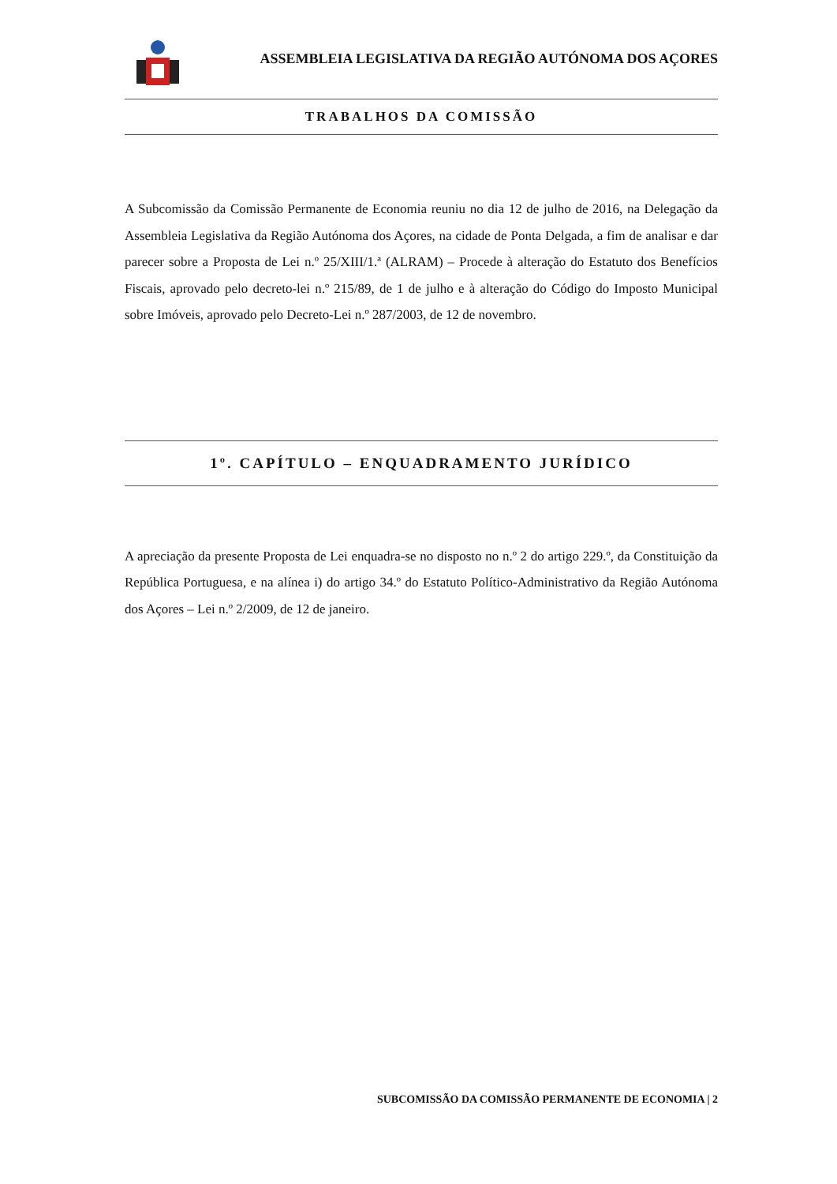ASSEMBLEIA LEGISLATIVA DA REGIÃO AUTÓNOMA DOS AÇORES
TRABALHOS DA COMISSÃO
A Subcomissão da Comissão Permanente de Economia reuniu no dia 12 de julho de 2016, na Delegação da Assembleia Legislativa da Região Autónoma dos Açores, na cidade de Ponta Delgada, a fim de analisar e dar parecer sobre a Proposta de Lei n.º 25/XIII/1.ª (ALRAM) – Procede à alteração do Estatuto dos Benefícios Fiscais, aprovado pelo decreto-lei n.º 215/89, de 1 de julho e à alteração do Código do Imposto Municipal sobre Imóveis, aprovado pelo Decreto-Lei n.º 287/2003, de 12 de novembro.
1º. CAPÍTULO – ENQUADRAMENTO JURÍDICO
A apreciação da presente Proposta de Lei enquadra-se no disposto no n.º 2 do artigo 229.º, da Constituição da República Portuguesa, e na alínea i) do artigo 34.º do Estatuto Político-Administrativo da Região Autónoma dos Açores – Lei n.º 2/2009, de 12 de janeiro.
SUBCOMISSÃO DA COMISSÃO PERMANENTE DE ECONOMIA | 2